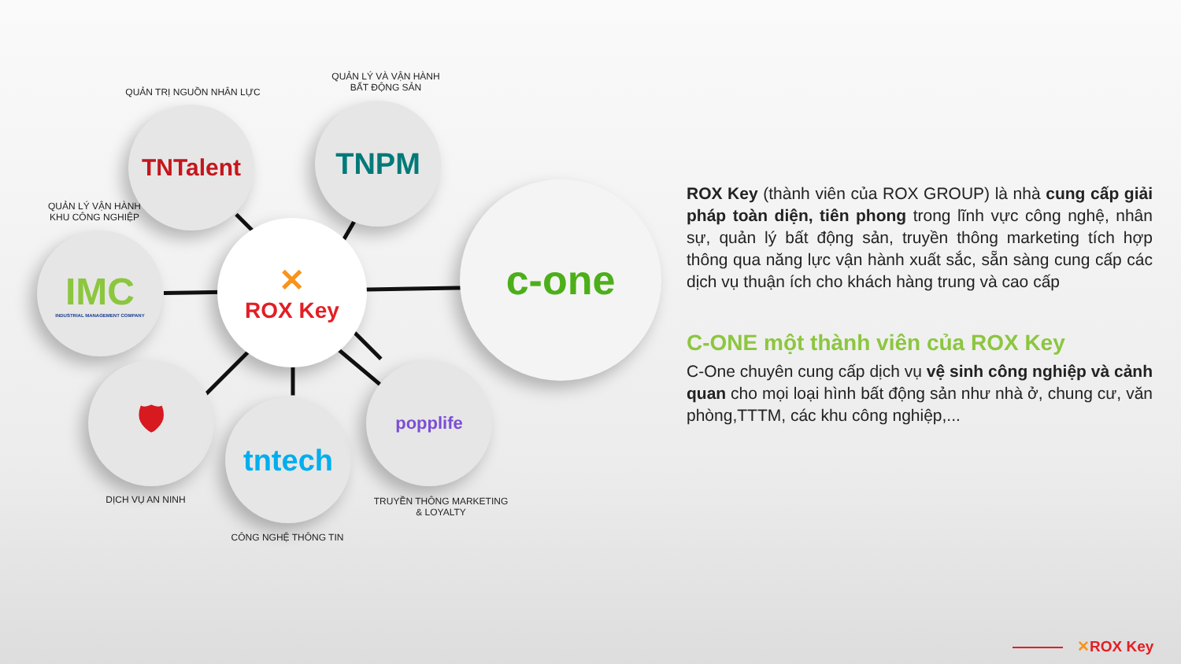QUẢN TRỊ NGUỒN NHÂN LỰC
QUẢN LÝ VÀ VẬN HÀNH
BẤT ĐỘNG SẢN
QUẢN LÝ VẬN HÀNH
KHU CÔNG NGHIỆP
TNTalent TNPM
IMC
INDUSTRIAL MANAGEMENT COMPANY
✕
ROX Key
c-one
🛡
tntech
popplife
DỊCH VỤ AN NINH
CÔNG NGHỆ THÔNG TIN
TRUYỀN THÔNG MARKETING
& LOYALTY
ROX Key (thành viên của ROX GROUP) là nhà cung cấp giải pháp toàn diện, tiên phong trong lĩnh vực công nghệ, nhân sự, quản lý bất động sản, truyền thông marketing tích hợp thông qua năng lực vận hành xuất sắc, sẵn sàng cung cấp các dịch vụ thuận ích cho khách hàng trung và cao cấp
C-ONE một thành viên của ROX Key
C-One chuyên cung cấp dịch vụ vệ sinh công nghiệp và cảnh quan cho mọi loại hình bất động sản như nhà ở, chung cư, văn phòng,TTTM, các khu công nghiệp,...
✕ROX Key